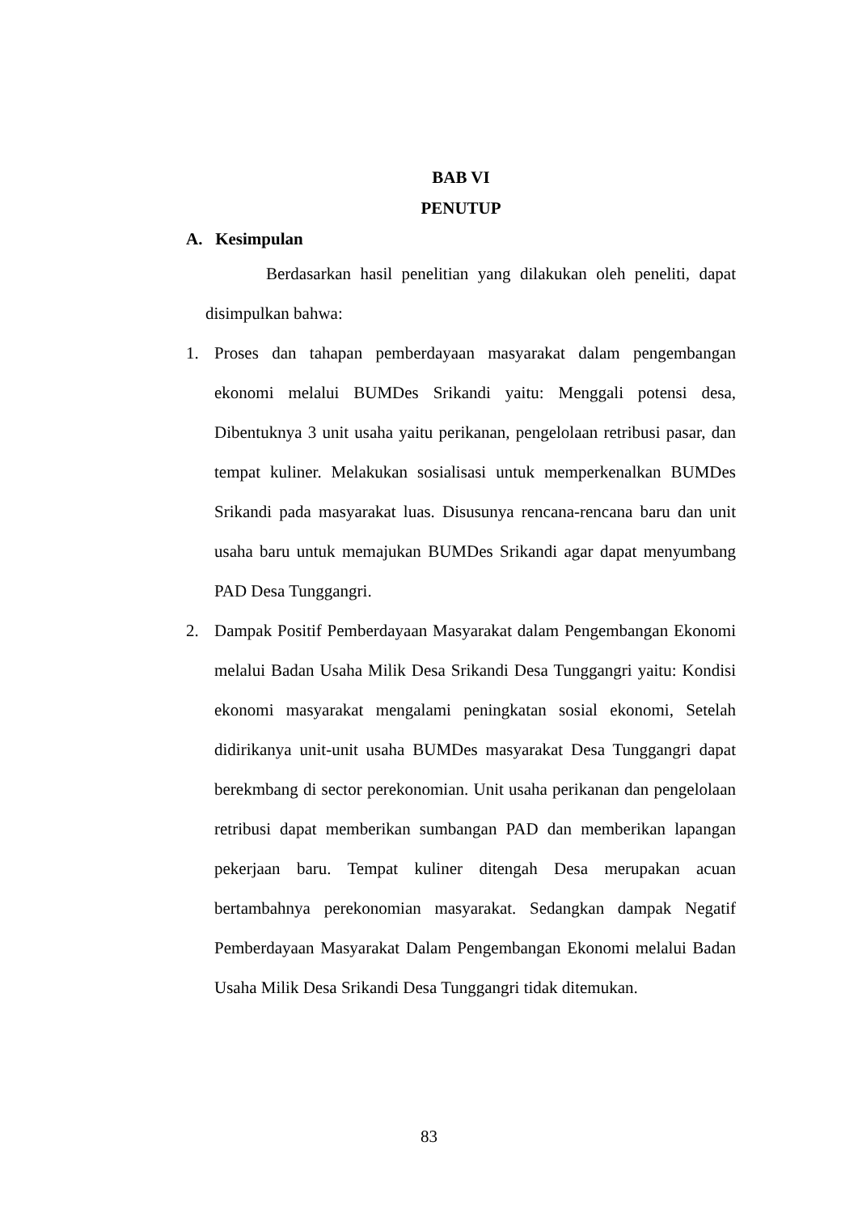BAB VI
PENUTUP
A. Kesimpulan
Berdasarkan hasil penelitian yang dilakukan oleh peneliti, dapat disimpulkan bahwa:
1. Proses dan tahapan pemberdayaan masyarakat dalam pengembangan ekonomi melalui BUMDes Srikandi yaitu: Menggali potensi desa, Dibentuknya 3 unit usaha yaitu perikanan, pengelolaan retribusi pasar, dan tempat kuliner. Melakukan sosialisasi untuk memperkenalkan BUMDes Srikandi pada masyarakat luas. Disusunya rencana-rencana baru dan unit usaha baru untuk memajukan BUMDes Srikandi agar dapat menyumbang PAD Desa Tunggangri.
2. Dampak Positif Pemberdayaan Masyarakat dalam Pengembangan Ekonomi melalui Badan Usaha Milik Desa Srikandi Desa Tunggangri yaitu: Kondisi ekonomi masyarakat mengalami peningkatan sosial ekonomi, Setelah didirikanya unit-unit usaha BUMDes masyarakat Desa Tunggangri dapat berekmbang di sector perekonomian. Unit usaha perikanan dan pengelolaan retribusi dapat memberikan sumbangan PAD dan memberikan lapangan pekerjaan baru. Tempat kuliner ditengah Desa merupakan acuan bertambahnya perekonomian masyarakat. Sedangkan dampak Negatif Pemberdayaan Masyarakat Dalam Pengembangan Ekonomi melalui Badan Usaha Milik Desa Srikandi Desa Tunggangri tidak ditemukan.
83